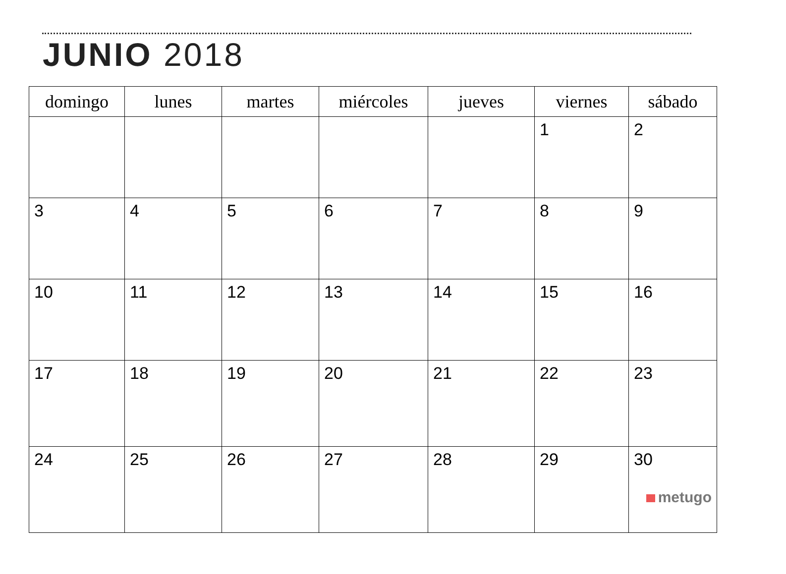JUNIO 2018
| domingo | lunes | martes | miércoles | jueves | viernes | sábado |
| --- | --- | --- | --- | --- | --- | --- |
| | | | | | 1 | 2 |
| 3 | 4 | 5 | 6 | 7 | 8 | 9 |
| 10 | 11 | 12 | 13 | 14 | 15 | 16 |
| 17 | 18 | 19 | 20 | 21 | 22 | 23 |
| 24 | 25 | 26 | 27 | 28 | 29 | 30 metugo |